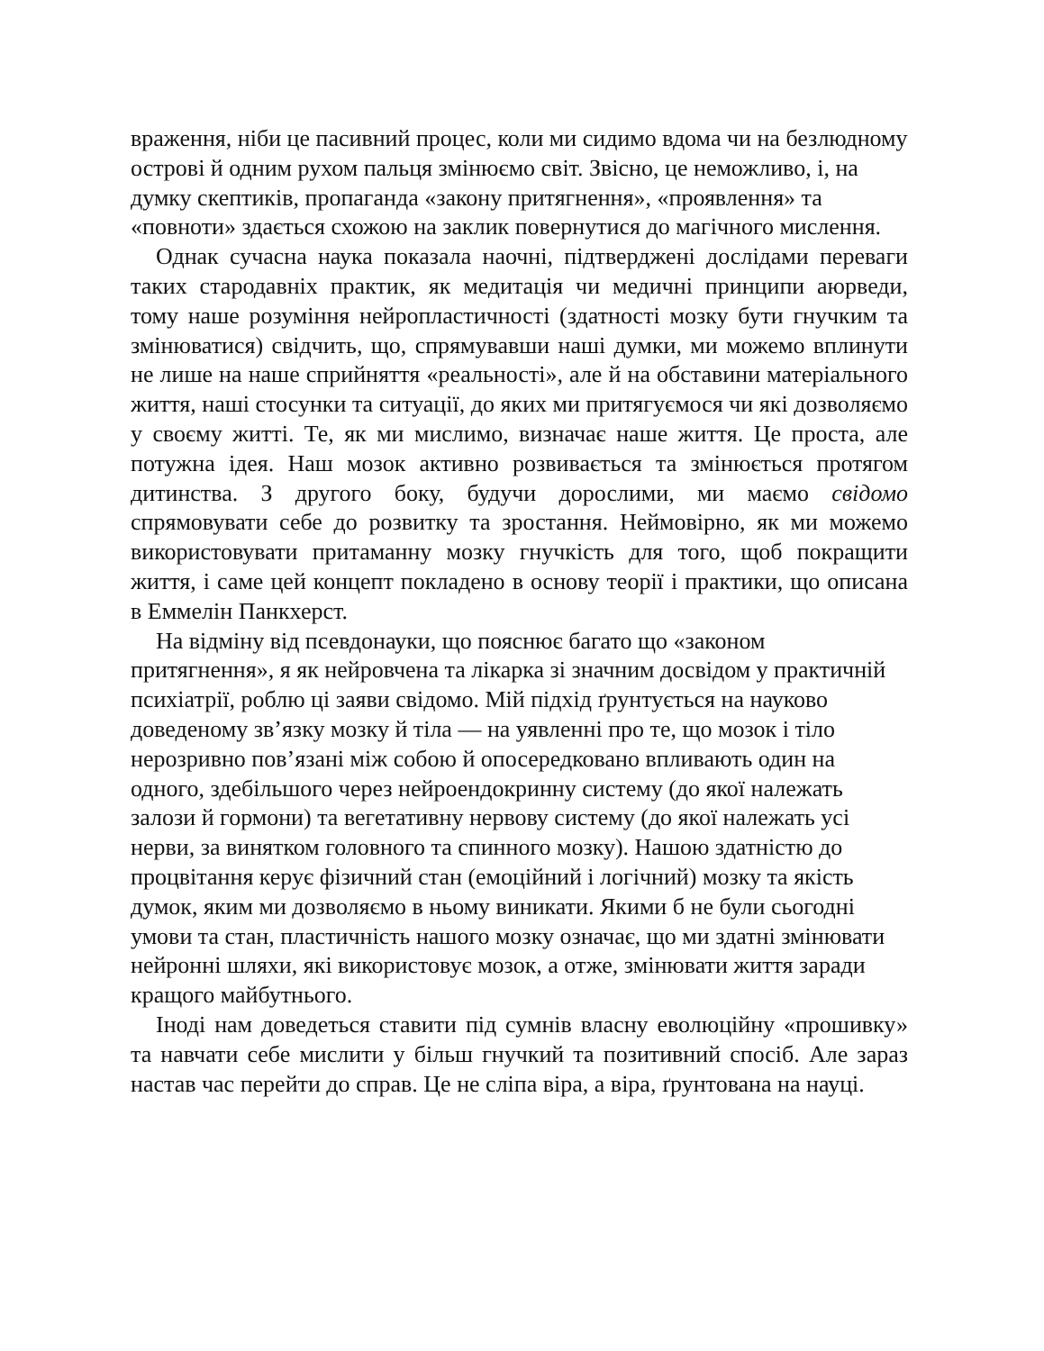враження, ніби це пасивний процес, коли ми сидимо вдома чи на безлюдному острові й одним рухом пальця змінюємо світ. Звісно, це неможливо, і, на думку скептиків, пропаганда «закону притягнення», «проявлення» та «повноти» здається схожою на заклик повернутися до магічного мислення.
Однак сучасна наука показала наочні, підтверджені дослідами переваги таких стародавніх практик, як медитація чи медичні принципи аюрведи, тому наше розуміння нейропластичності (здатності мозку бути гнучким та змінюватися) свідчить, що, спрямувавши наші думки, ми можемо вплинути не лише на наше сприйняття «реальності», але й на обставини матеріального життя, наші стосунки та ситуації, до яких ми притягуємося чи які дозволяємо у своєму житті. Те, як ми мислимо, визначає наше життя. Це проста, але потужна ідея. Наш мозок активно розвивається та змінюється протягом дитинства. З другого боку, будучи дорослими, ми маємо свідомо спрямовувати себе до розвитку та зростання. Неймовірно, як ми можемо використовувати притаманну мозку гнучкість для того, щоб покращити життя, і саме цей концепт покладено в основу теорії і практики, що описана в Еммелін Панкхерст.
На відміну від псевдонауки, що пояснює багато що «законом притягнення», я як нейровчена та лікарка зі значним досвідом у практичній психіатрії, роблю ці заяви свідомо. Мій підхід ґрунтується на науково доведеному зв’язку мозку й тіла — на уявленні про те, що мозок і тіло нерозривно пов’язані між собою й опосередковано впливають один на одного, здебільшого через нейроендокринну систему (до якої належать залози й гормони) та вегетативну нервову систему (до якої належать усі нерви, за винятком головного та спинного мозку). Нашою здатністю до процвітання керує фізичний стан (емоційний і логічний) мозку та якість думок, яким ми дозволяємо в ньому виникати. Якими б не були сьогодні умови та стан, пластичність нашого мозку означає, що ми здатні змінювати нейронні шляхи, які використовує мозок, а отже, змінювати життя заради кращого майбутнього.
Іноді нам доведеться ставити під сумнів власну еволюційну «прошивку» та навчати себе мислити у більш гнучкий та позитивний спосіб. Але зараз настав час перейти до справ. Це не сліпа віра, а віра, ґрунтована на науці.